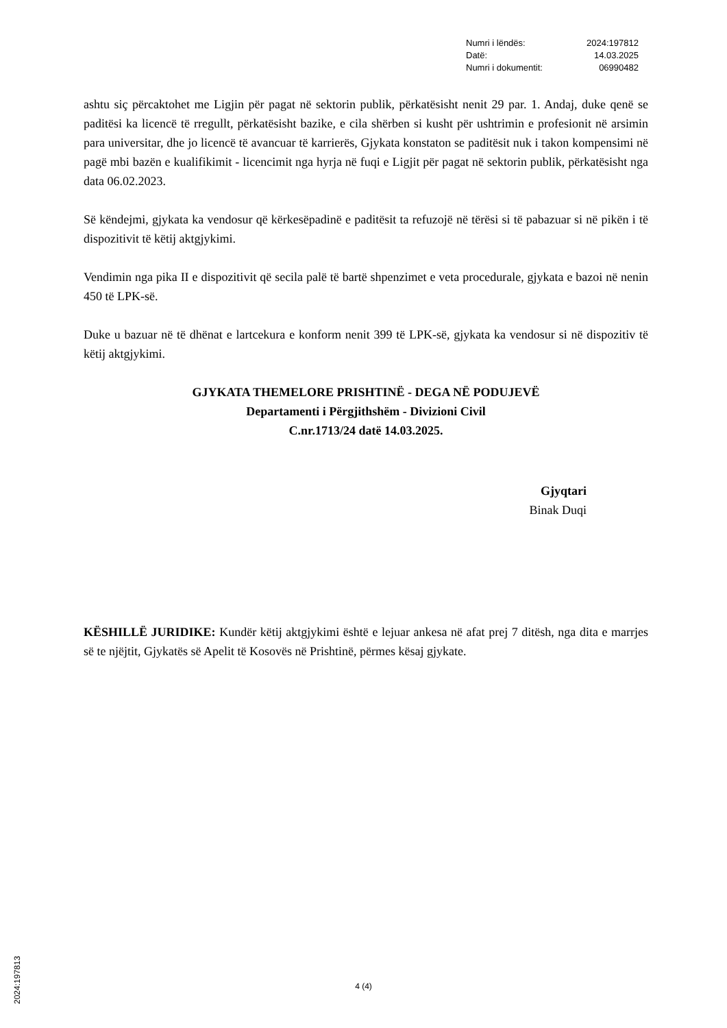| Numri i lëndës: | 2024:197812 |
| Datë: | 14.03.2025 |
| Numri i dokumentit: | 06990482 |
ashtu siç përcaktohet me Ligjin për pagat në sektorin publik, përkatësisht nenit 29 par. 1. Andaj, duke qenë se paditësi ka licencë të rregullt, përkatësisht bazike, e cila shërben si kusht për ushtrimin e profesionit në arsimin para universitar, dhe jo licencë të avancuar të karrierës, Gjykata konstaton se paditësit nuk i takon kompensimi në pagë mbi bazën e kualifikimit - licencimit nga hyrja në fuqi e Ligjit për pagat në sektorin publik, përkatësisht nga data 06.02.2023.
Së këndejmi, gjykata ka vendosur që kërkesëpadinë e paditësit ta refuzojë në tërësi si të pabazuar si në pikën i të dispozitivit të këtij aktgjykimi.
Vendimin nga pika II e dispozitivit që secila palë të bartë shpenzimet e veta procedurale, gjykata e bazoi në nenin 450 të LPK-së.
Duke u bazuar në të dhënat e lartcekura e konform nenit 399 të LPK-së, gjykata ka vendosur si në dispozitiv të këtij aktgjykimi.
GJYKATA THEMELORE PRISHTINË - DEGA NË PODUJEVË
Departamenti i Përgjithshëm - Divizioni Civil
C.nr.1713/24 datë 14.03.2025.
Gjyqtari
Binak Duqi
KËSHILLË JURIDIKE: Kundër këtij aktgjykimi është e lejuar ankesa në afat prej 7 ditësh, nga dita e marrjes së te njëjtit, Gjykatës së Apelit të Kosovës në Prishtinë, përmes kësaj gjykate.
4 (4)
2024:197813